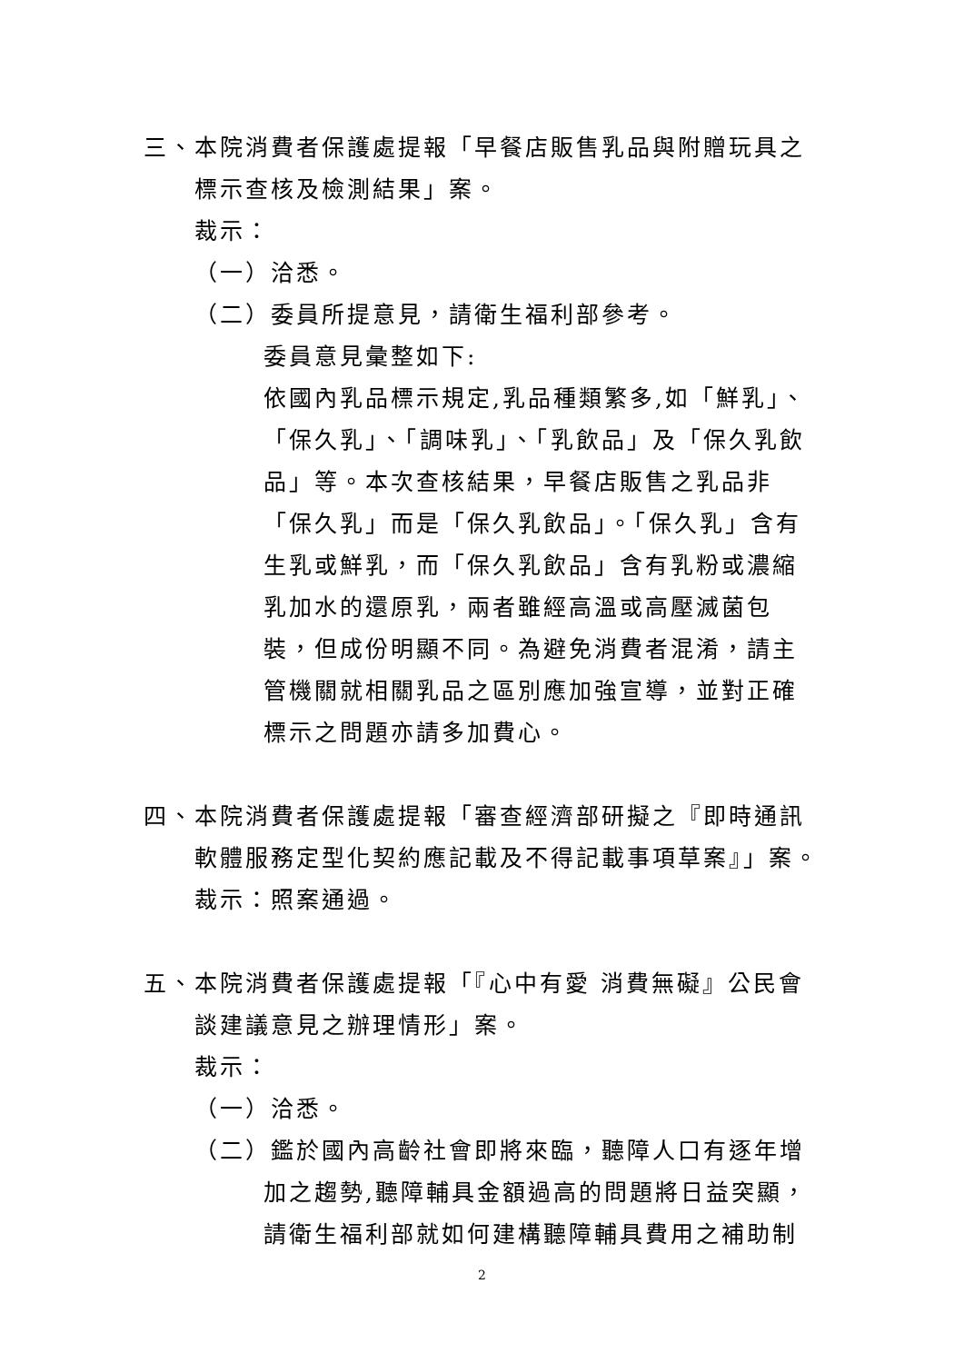三、本院消費者保護處提報「早餐店販售乳品與附贈玩具之
標示查核及檢測結果」案。
裁示：
（一）洽悉。
（二）委員所提意見，請衛生福利部參考。
委員意見彙整如下:
依國內乳品標示規定,乳品種類繁多,如「鮮乳」、「保久乳」、「調味乳」、「乳飲品」及「保久乳飲品」等。本次查核結果，早餐店販售之乳品非「保久乳」而是「保久乳飲品」。「保久乳」含有生乳或鮮乳，而「保久乳飲品」含有乳粉或濃縮乳加水的還原乳，兩者雖經高溫或高壓滅菌包裝，但成份明顯不同。為避免消費者混淆，請主管機關就相關乳品之區別應加強宣導，並對正確標示之問題亦請多加費心。
四、本院消費者保護處提報「審查經濟部研擬之『即時通訊
軟體服務定型化契約應記載及不得記載事項草案』」案。
裁示：照案通過。
五、本院消費者保護處提報「『心中有愛 消費無礙』公民會
談建議意見之辦理情形」案。
裁示：
（一）洽悉。
（二）鑑於國內高齡社會即將來臨，聽障人口有逐年增
加之趨勢,聽障輔具金額過高的問題將日益突顯，請衛生福利部就如何建構聽障輔具費用之補助制
2